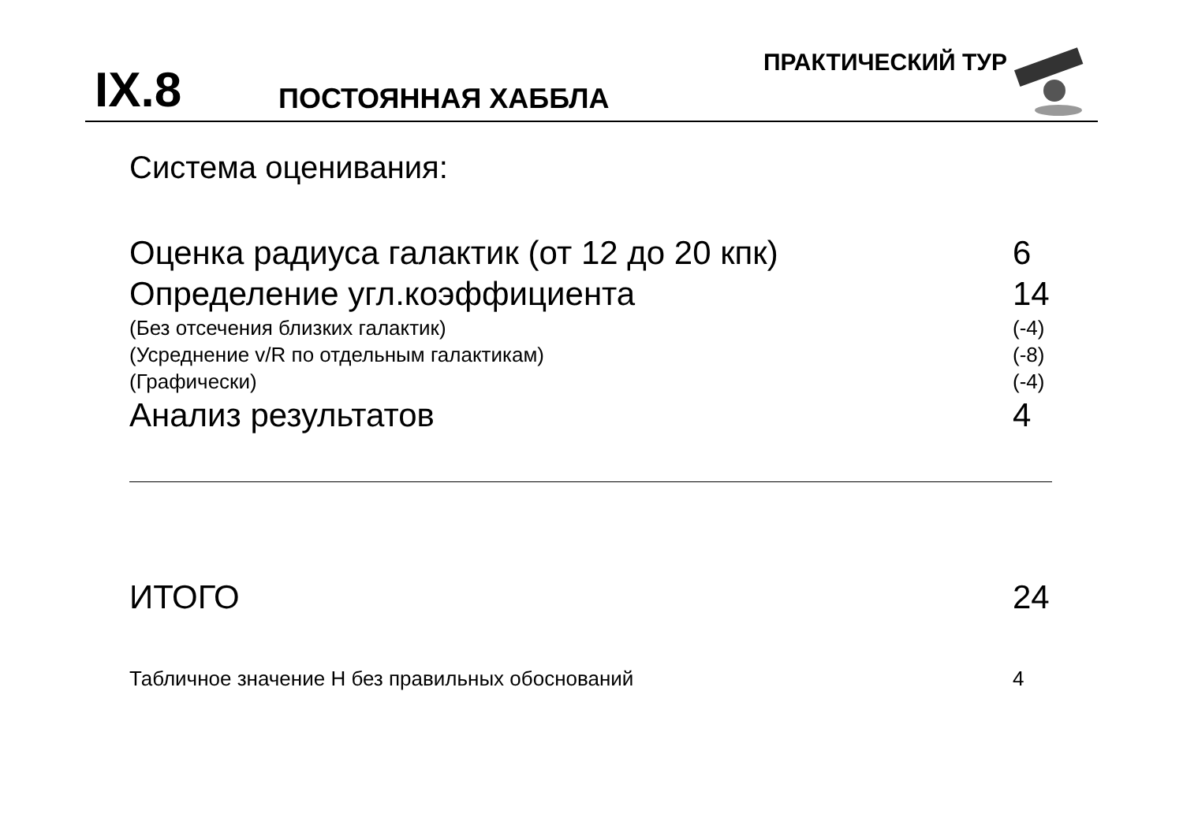IX.8 ПОСТОЯННАЯ ХАББЛА
ПРАКТИЧЕСКИЙ ТУР
Система оценивания:
Оценка радиуса галактик (от 12 до 20 кпк) 6
Определение угл.коэффициента 14
(Без отсечения близких галактик) (-4)
(Усреднение v/R по отдельным галактикам) (-8)
(Графически) (-4)
Анализ результатов 4
ИТОГО 24
Табличное значение H без правильных обоснований 4